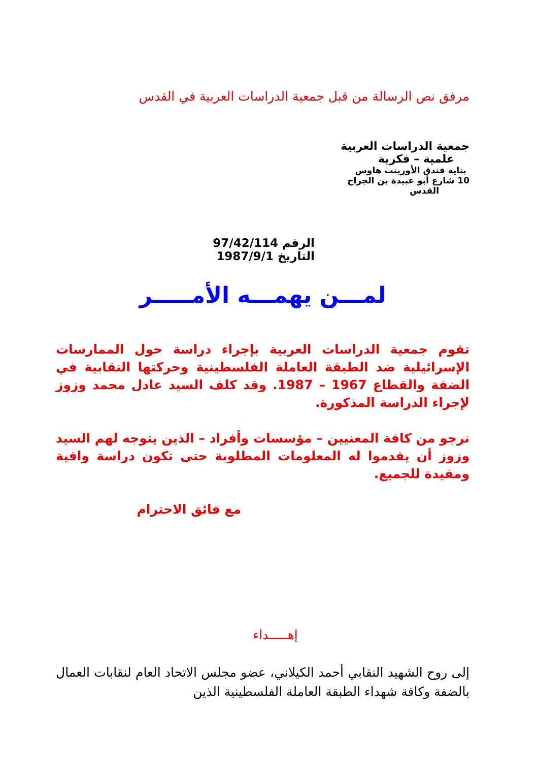مرفق نص الرسالة من قبل جمعية الدراسات العربية في القدس
جمعية الدراسات العربية
علمية – فكرية
بناية فندق الأورينت هاوس
10 شارع أبو عبيدة بن الجراح
القدس
الرقم 97/42/114
التاريخ 1987/9/1
لمـــن يهمـــه الأمـــــر
تقوم جمعية الدراسات العربية بإجراء دراسة حول الممارسات الإسرائيلية ضد الطبقة العاملة الفلسطينية وحركتها النقابية في الضفة والقطاع 1967 – 1987. وقد كلف السيد عادل محمد وزوز لإجراء الدراسة المذكورة.
نرجو من كافة المعنيين – مؤسسات وأفراد – الذين يتوجه لهم السيد وزوز أن يقدموا له المعلومات المطلوبة حتى تكون دراسة وافية ومفيدة للجميع.
مع فائق الاحترام
إهـــــداء
إلى روح الشهيد النقابي أحمد الكيلاني، عضو مجلس الاتحاد العام لنقابات العمال بالضفة وكافة شهداء الطبقة العاملة الفلسطينية الذين